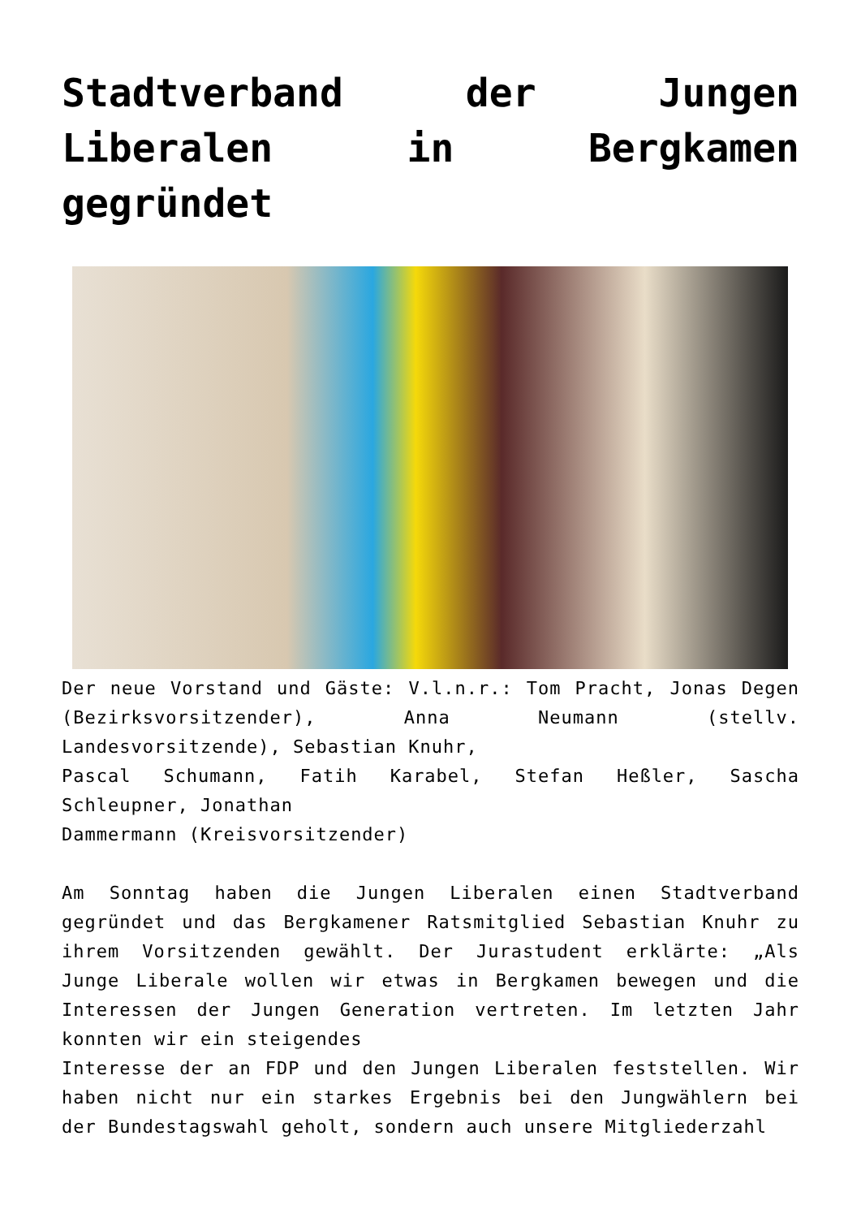Stadtverband der Jungen Liberalen in Bergkamen gegründet
Der neue Vorstand und Gäste: V.l.n.r.: Tom Pracht, Jonas Degen (Bezirksvorsitzender), Anna Neumann (stellv. Landesvorsitzende), Sebastian Knuhr,
Pascal Schumann, Fatih Karabel, Stefan Heßler, Sascha Schleupner, Jonathan
Dammermann (Kreisvorsitzender)
Am Sonntag haben die Jungen Liberalen einen Stadtverband gegründet und das Bergkamener Ratsmitglied Sebastian Knuhr zu ihrem Vorsitzenden gewählt. Der Jurastudent erklärte: „Als Junge Liberale wollen wir etwas in Bergkamen bewegen und die Interessen der Jungen Generation vertreten. Im letzten Jahr konnten wir ein steigendes
Interesse der an FDP und den Jungen Liberalen feststellen. Wir haben nicht nur ein starkes Ergebnis bei den Jungwählern bei der Bundestagswahl geholt, sondern auch unsere Mitgliederzahl